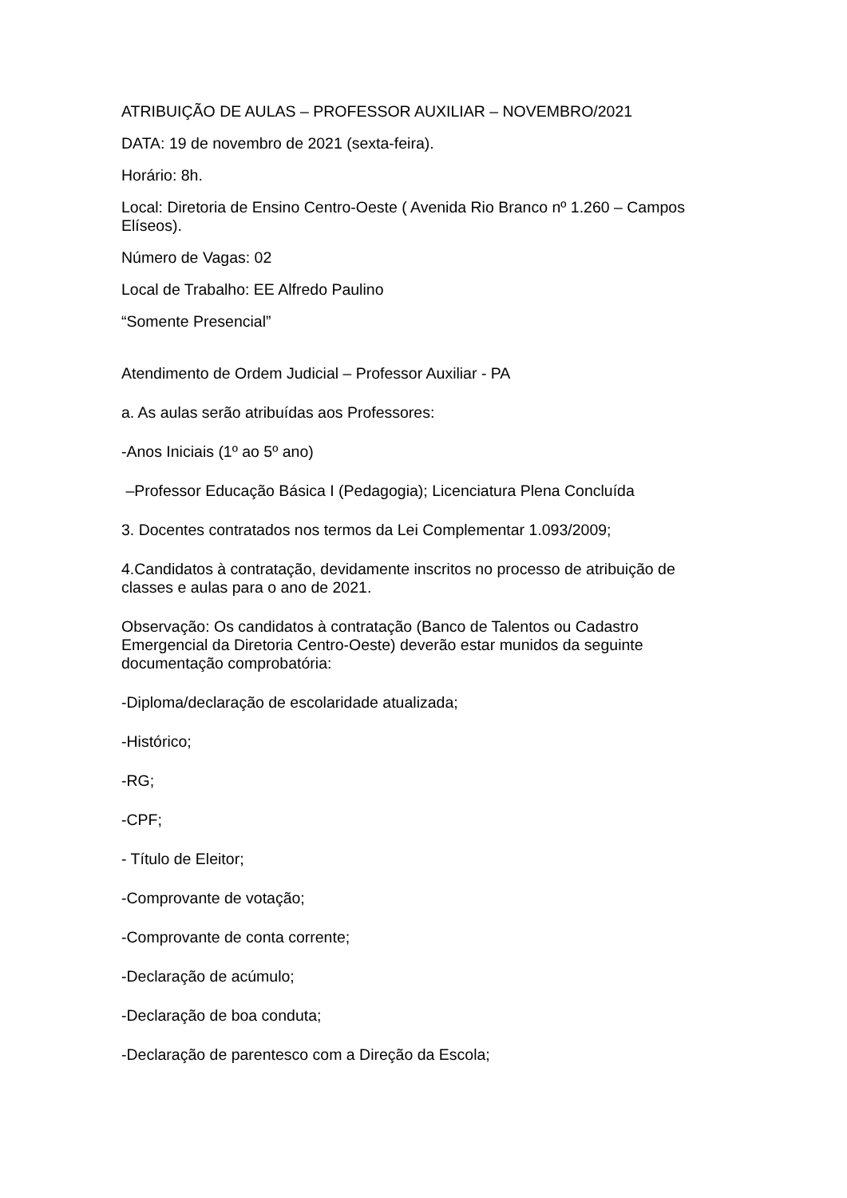ATRIBUIÇÃO DE AULAS – PROFESSOR AUXILIAR – NOVEMBRO/2021
DATA: 19 de novembro de 2021 (sexta-feira).
Horário: 8h.
Local: Diretoria de Ensino Centro-Oeste ( Avenida Rio Branco nº 1.260 – Campos Elíseos).
Número de Vagas: 02
Local de Trabalho: EE Alfredo Paulino
“Somente Presencial”
Atendimento de Ordem Judicial – Professor Auxiliar - PA
a. As aulas serão atribuídas aos Professores:
-Anos Iniciais (1º ao 5º ano)
–Professor Educação Básica I (Pedagogia); Licenciatura Plena Concluída
3. Docentes contratados nos termos da Lei Complementar 1.093/2009;
4.Candidatos à contratação, devidamente inscritos no processo de atribuição de classes e aulas para o ano de 2021.
Observação: Os candidatos à contratação (Banco de Talentos ou Cadastro Emergencial da Diretoria Centro-Oeste) deverão estar munidos da seguinte documentação comprobatória:
-Diploma/declaração de escolaridade atualizada;
-Histórico;
-RG;
-CPF;
- Título de Eleitor;
-Comprovante de votação;
-Comprovante de conta corrente;
-Declaração de acúmulo;
-Declaração de boa conduta;
-Declaração de parentesco com a Direção da Escola;